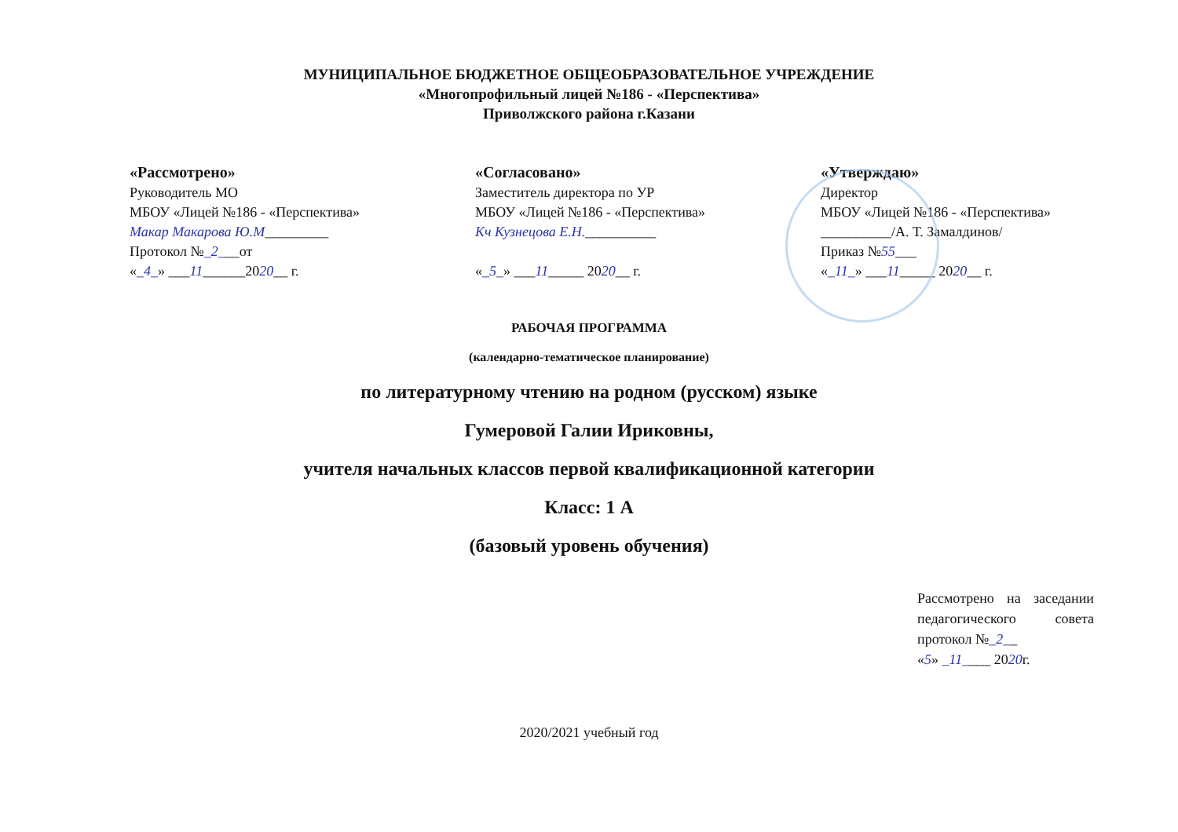МУНИЦИПАЛЬНОЕ БЮДЖЕТНОЕ ОБЩЕОБРАЗОВАТЕЛЬНОЕ УЧРЕЖДЕНИЕ
«Многопрофильный лицей №186 - «Перспектива»
Приволжского района г.Казани
«Рассмотрено»
Руководитель МО
МБОУ «Лицей №186 - «Перспектива»
Макар Макарова Ю.М_________
Протокол №_2___от
«_4_» ___11______2020__ г.
«Согласовано»
Заместитель директора по УР
МБОУ «Лицей №186 - «Перспектива»
Кч Кузнецова Е.Н.__________
«_5_» ___11_____ 2020__ г.
«Утверждаю»
Директор
МБОУ «Лицей №186 - «Перспектива»
__________/А. Т. Замалдинов/
Приказ №55___
«_11_» ___11_____ 2020__ г.
РАБОЧАЯ ПРОГРАММА
(календарно-тематическое планирование)
по литературному чтению на родном (русском) языке
Гумеровой Галии Ириковны,
учителя начальных классов первой квалификационной категории
Класс: 1 А
(базовый уровень обучения)
Рассмотрено на заседании педагогического совета протокол №_2__
«5» _11____ 2020г.
2020/2021 учебный год